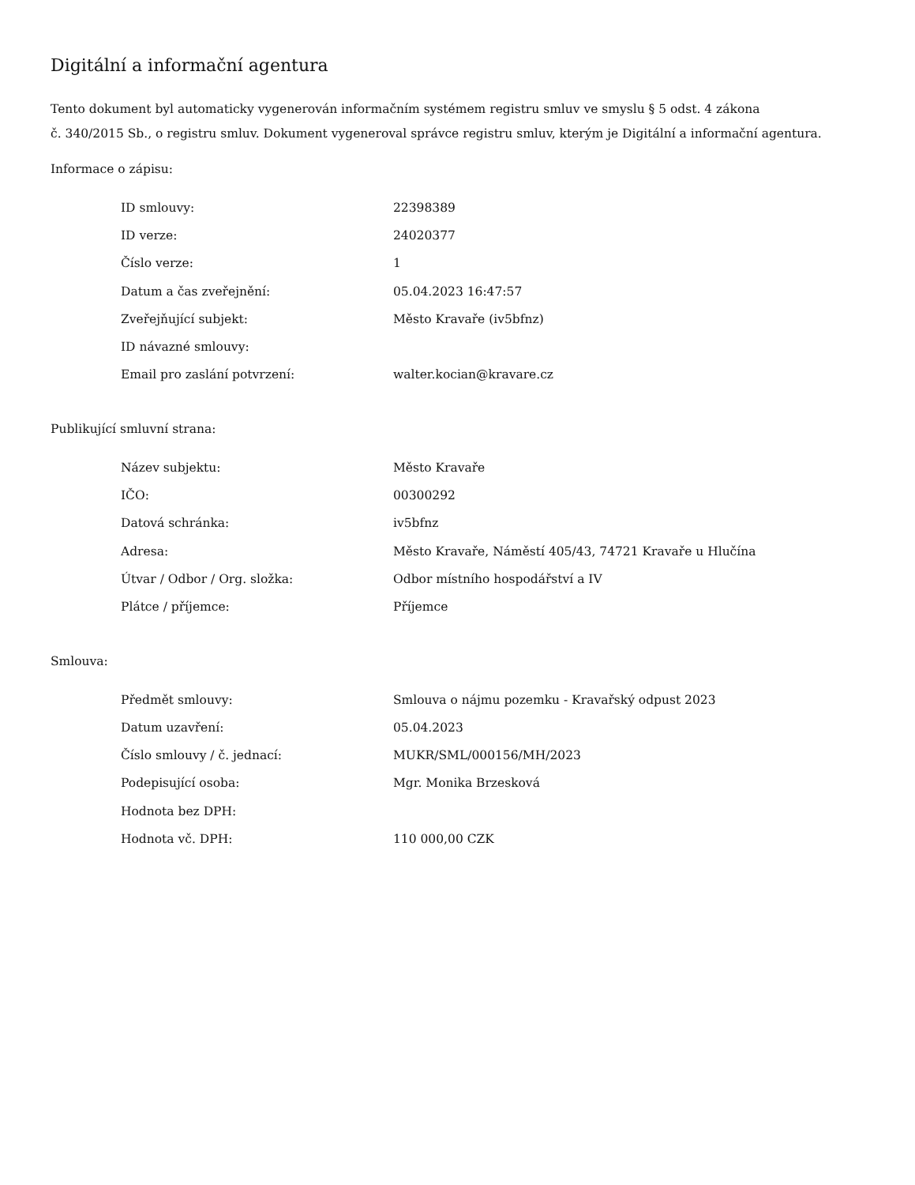Digitální a informační agentura
Tento dokument byl automaticky vygenerován informačním systémem registru smluv ve smyslu § 5 odst. 4 zákona
č. 340/2015 Sb., o registru smluv. Dokument vygeneroval správce registru smluv, kterým je Digitální a informační agentura.
Informace o zápisu:
| ID smlouvy: | 22398389 |
| ID verze: | 24020377 |
| Číslo verze: | 1 |
| Datum a čas zveřejnění: | 05.04.2023 16:47:57 |
| Zveřejňující subjekt: | Město Kravaře (iv5bfnz) |
| ID návazné smlouvy: | |
| Email pro zaslání potvrzení: | walter.kocian@kravare.cz |
Publikující smluvní strana:
| Název subjektu: | Město Kravaře |
| IČO: | 00300292 |
| Datová schránka: | iv5bfnz |
| Adresa: | Město Kravaře, Náměstí 405/43, 74721 Kravaře u Hlučína |
| Útvar / Odbor / Org. složka: | Odbor místního hospodářství a IV |
| Plátce / příjemce: | Příjemce |
Smlouva:
| Předmět smlouvy: | Smlouva o nájmu pozemku - Kravařský odpust 2023 |
| Datum uzavření: | 05.04.2023 |
| Číslo smlouvy / č. jednací: | MUKR/SML/000156/MH/2023 |
| Podepisující osoba: | Mgr. Monika Brzesková |
| Hodnota bez DPH: | |
| Hodnota vč. DPH: | 110 000,00 CZK |